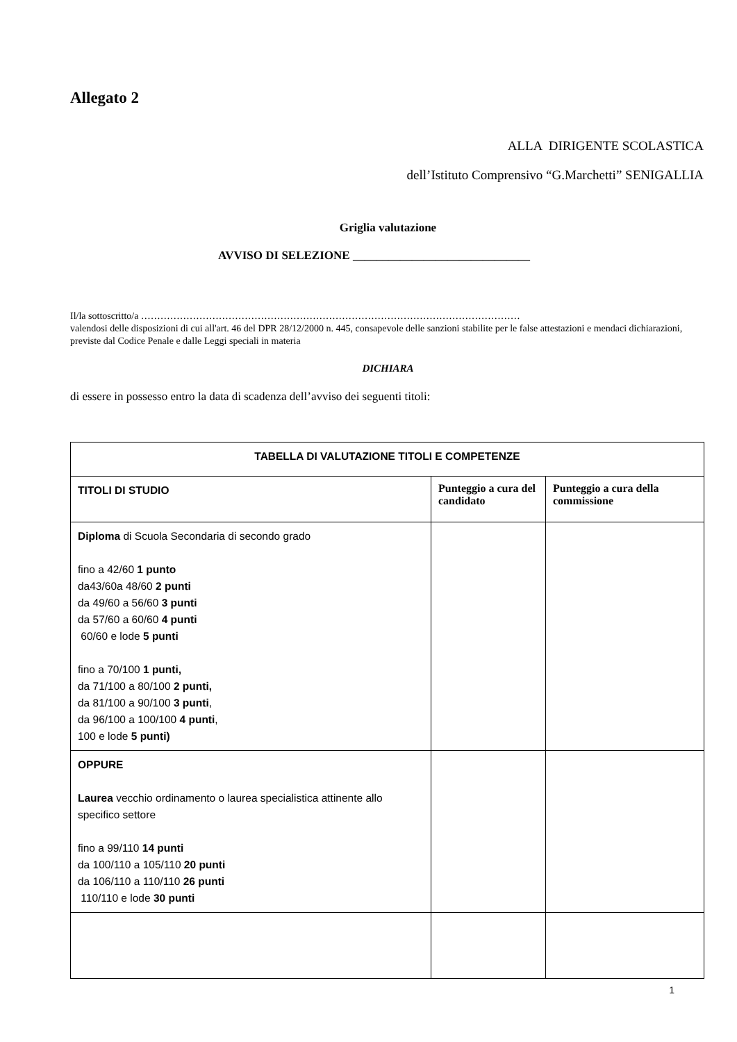Allegato 2
ALLA DIRIGENTE SCOLASTICA
dell’Istituto Comprensivo “G.Marchetti” SENIGALLIA
Griglia valutazione
AVVISO DI SELEZIONE ______________________________
Il/la sottoscritto/a ………………………………………………………………………………………………………
valendosi delle disposizioni di cui all'art. 46 del DPR 28/12/2000 n. 445, consapevole delle sanzioni stabilite per le false attestazioni e mendaci dichiarazioni, previste dal Codice Penale e dalle Leggi speciali in materia
DICHIARA
di essere in possesso entro la data di scadenza dell’avviso dei seguenti titoli:
| TABELLA DI VALUTAZIONE TITOLI E COMPETENZE | | |
| --- | --- | --- |
| TITOLI DI STUDIO | Punteggio a cura del candidato | Punteggio a cura della commissione |
| Diploma di Scuola Secondaria di secondo grado fino a 42/60 1 punto da43/60a 48/60 2 punti da 49/60 a 56/60 3 punti da 57/60 a 60/60 4 punti 60/60 e lode 5 punti fino a 70/100 1 punti, da 71/100 a 80/100 2 punti, da 81/100 a 90/100 3 punti , da 96/100 a 100/100 4 punti , 100 e lode 5 punti) | | |
| OPPURE Laurea vecchio ordinamento o laurea specialistica attinente allo specifico settore fino a 99/110 14 punti da 100/110 a 105/110 20 punti da 106/110 a 110/110 26 punti 110/110 e lode 30 punti | | |
1